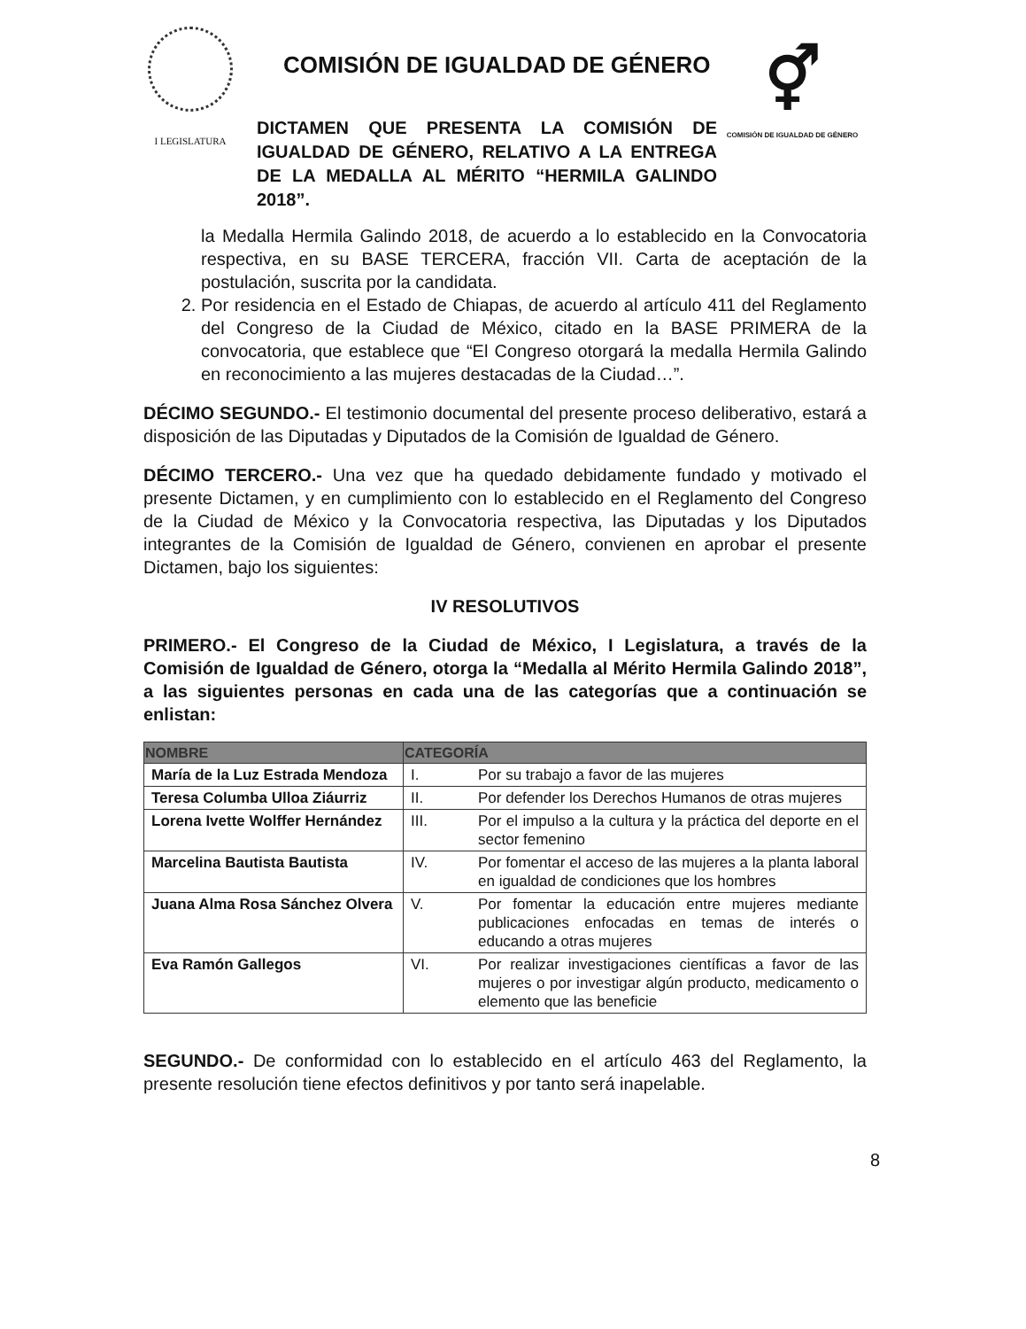I LEGISLATURA
COMISIÓN DE IGUALDAD DE GÉNERO
DICTAMEN QUE PRESENTA LA COMISIÓN DE IGUALDAD DE GÉNERO, RELATIVO A LA ENTREGA DE LA MEDALLA AL MÉRITO “HERMILA GALINDO 2018”.
⚥
COMISIÓN DE IGUALDAD DE GÉNERO
la Medalla Hermila Galindo 2018, de acuerdo a lo establecido en la Convocatoria respectiva, en su BASE TERCERA, fracción VII. Carta de aceptación de la postulación, suscrita por la candidata.
2. Por residencia en el Estado de Chiapas, de acuerdo al artículo 411 del Reglamento del Congreso de la Ciudad de México, citado en la BASE PRIMERA de la convocatoria, que establece que “El Congreso otorgará la medalla Hermila Galindo en reconocimiento a las mujeres destacadas de la Ciudad…”.
DÉCIMO SEGUNDO.- El testimonio documental del presente proceso deliberativo, estará a disposición de las Diputadas y Diputados de la Comisión de Igualdad de Género.
DÉCIMO TERCERO.- Una vez que ha quedado debidamente fundado y motivado el presente Dictamen, y en cumplimiento con lo establecido en el Reglamento del Congreso de la Ciudad de México y la Convocatoria respectiva, las Diputadas y los Diputados integrantes de la Comisión de Igualdad de Género, convienen en aprobar el presente Dictamen, bajo los siguientes:
IV RESOLUTIVOS
PRIMERO.- El Congreso de la Ciudad de México, I Legislatura, a través de la Comisión de Igualdad de Género, otorga la “Medalla al Mérito Hermila Galindo 2018”, a las siguientes personas en cada una de las categorías que a continuación se enlistan:
| NOMBRE | CATEGORÍA | |
| --- | --- | --- |
| María de la Luz Estrada Mendoza | I. | Por su trabajo a favor de las mujeres |
| Teresa Columba Ulloa Ziáurriz | II. | Por defender los Derechos Humanos de otras mujeres |
| Lorena Ivette Wolffer Hernández | III. | Por el impulso a la cultura y la práctica del deporte en el sector femenino |
| Marcelina Bautista Bautista | IV. | Por fomentar el acceso de las mujeres a la planta laboral en igualdad de condiciones que los hombres |
| Juana Alma Rosa Sánchez Olvera | V. | Por fomentar la educación entre mujeres mediante publicaciones enfocadas en temas de interés o educando a otras mujeres |
| Eva Ramón Gallegos | VI. | Por realizar investigaciones científicas a favor de las mujeres o por investigar algún producto, medicamento o elemento que las beneficie |
SEGUNDO.- De conformidad con lo establecido en el artículo 463 del Reglamento, la presente resolución tiene efectos definitivos y por tanto será inapelable.
8